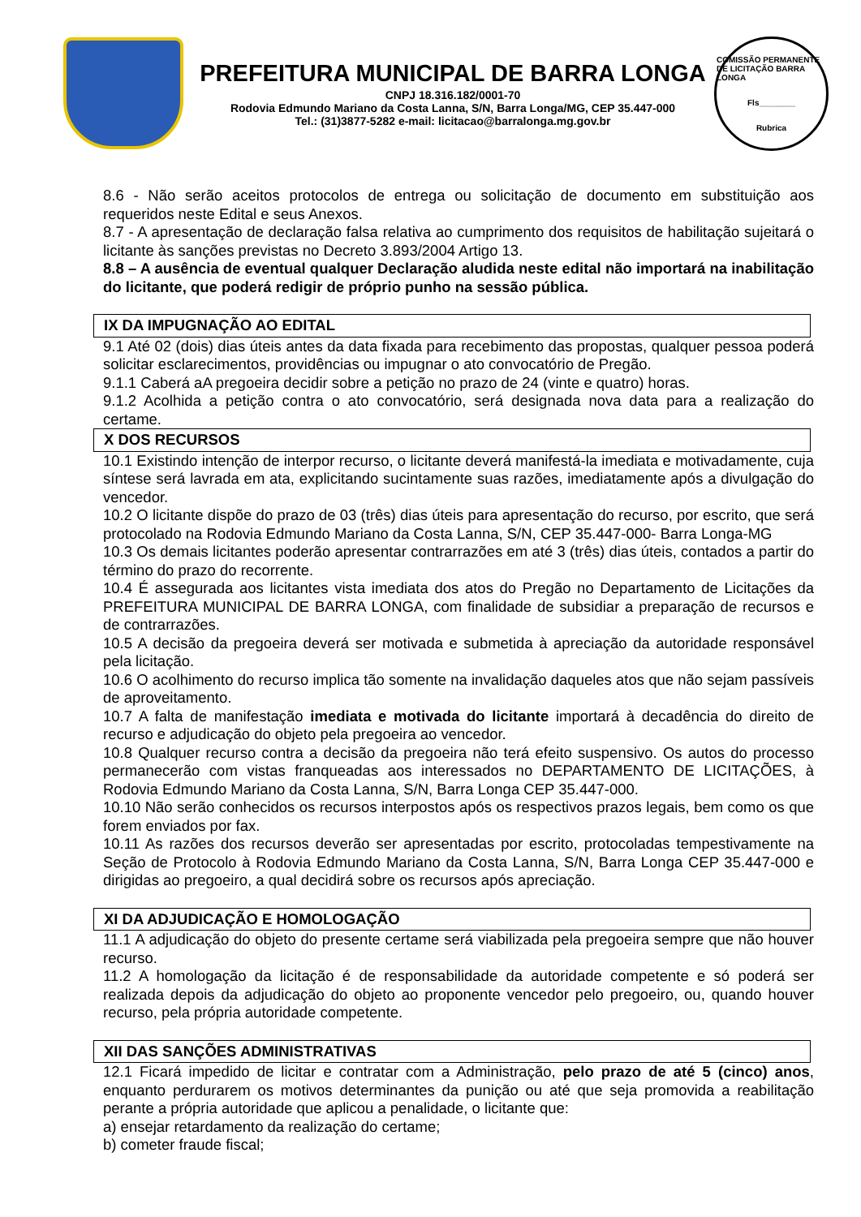PREFEITURA MUNICIPAL DE BARRA LONGA
CNPJ 18.316.182/0001-70
Rodovia Edmundo Mariano da Costa Lanna, S/N, Barra Longa/MG, CEP 35.447-000
Tel.: (31)3877-5282 e-mail: licitacao@barralonga.mg.gov.br
COMISSÃO PERMANENTE DE LICITAÇÃO BARRA LONGA
Fls________
Rubrica
8.6 - Não serão aceitos protocolos de entrega ou solicitação de documento em substituição aos requeridos neste Edital e seus Anexos.
8.7 - A apresentação de declaração falsa relativa ao cumprimento dos requisitos de habilitação sujeitará o licitante às sanções previstas no Decreto 3.893/2004 Artigo 13.
8.8 – A ausência de eventual qualquer Declaração aludida neste edital não importará na inabilitação do licitante, que poderá redigir de próprio punho na sessão pública.
IX DA IMPUGNAÇÃO AO EDITAL
9.1 Até 02 (dois) dias úteis antes da data fixada para recebimento das propostas, qualquer pessoa poderá solicitar esclarecimentos, providências ou impugnar o ato convocatório de Pregão.
9.1.1 Caberá aA pregoeira decidir sobre a petição no prazo de 24 (vinte e quatro) horas.
9.1.2 Acolhida a petição contra o ato convocatório, será designada nova data para a realização do certame.
X DOS RECURSOS
10.1 Existindo intenção de interpor recurso, o licitante deverá manifestá-la imediata e motivadamente, cuja síntese será lavrada em ata, explicitando sucintamente suas razões, imediatamente após a divulgação do vencedor.
10.2 O licitante dispõe do prazo de 03 (três) dias úteis para apresentação do recurso, por escrito, que será protocolado na Rodovia Edmundo Mariano da Costa Lanna, S/N, CEP 35.447-000- Barra Longa-MG
10.3 Os demais licitantes poderão apresentar contrarrazões em até 3 (três) dias úteis, contados a partir do término do prazo do recorrente.
10.4 É assegurada aos licitantes vista imediata dos atos do Pregão no Departamento de Licitações da PREFEITURA MUNICIPAL DE BARRA LONGA, com finalidade de subsidiar a preparação de recursos e de contrarrazões.
10.5 A decisão da pregoeira deverá ser motivada e submetida à apreciação da autoridade responsável pela licitação.
10.6 O acolhimento do recurso implica tão somente na invalidação daqueles atos que não sejam passíveis de aproveitamento.
10.7 A falta de manifestação imediata e motivada do licitante importará à decadência do direito de recurso e adjudicação do objeto pela pregoeira ao vencedor.
10.8 Qualquer recurso contra a decisão da pregoeira não terá efeito suspensivo. Os autos do processo permanecerão com vistas franqueadas aos interessados no DEPARTAMENTO DE LICITAÇÕES, à Rodovia Edmundo Mariano da Costa Lanna, S/N, Barra Longa CEP 35.447-000.
10.10 Não serão conhecidos os recursos interpostos após os respectivos prazos legais, bem como os que forem enviados por fax.
10.11 As razões dos recursos deverão ser apresentadas por escrito, protocoladas tempestivamente na Seção de Protocolo à Rodovia Edmundo Mariano da Costa Lanna, S/N, Barra Longa CEP 35.447-000 e dirigidas ao pregoeiro, a qual decidirá sobre os recursos após apreciação.
XI DA ADJUDICAÇÃO E HOMOLOGAÇÃO
11.1 A adjudicação do objeto do presente certame será viabilizada pela pregoeira sempre que não houver recurso.
11.2 A homologação da licitação é de responsabilidade da autoridade competente e só poderá ser realizada depois da adjudicação do objeto ao proponente vencedor pelo pregoeiro, ou, quando houver recurso, pela própria autoridade competente.
XII DAS SANÇÕES ADMINISTRATIVAS
12.1 Ficará impedido de licitar e contratar com a Administração, pelo prazo de até 5 (cinco) anos, enquanto perdurarem os motivos determinantes da punição ou até que seja promovida a reabilitação perante a própria autoridade que aplicou a penalidade, o licitante que:
a) ensejar retardamento da realização do certame;
b) cometer fraude fiscal;